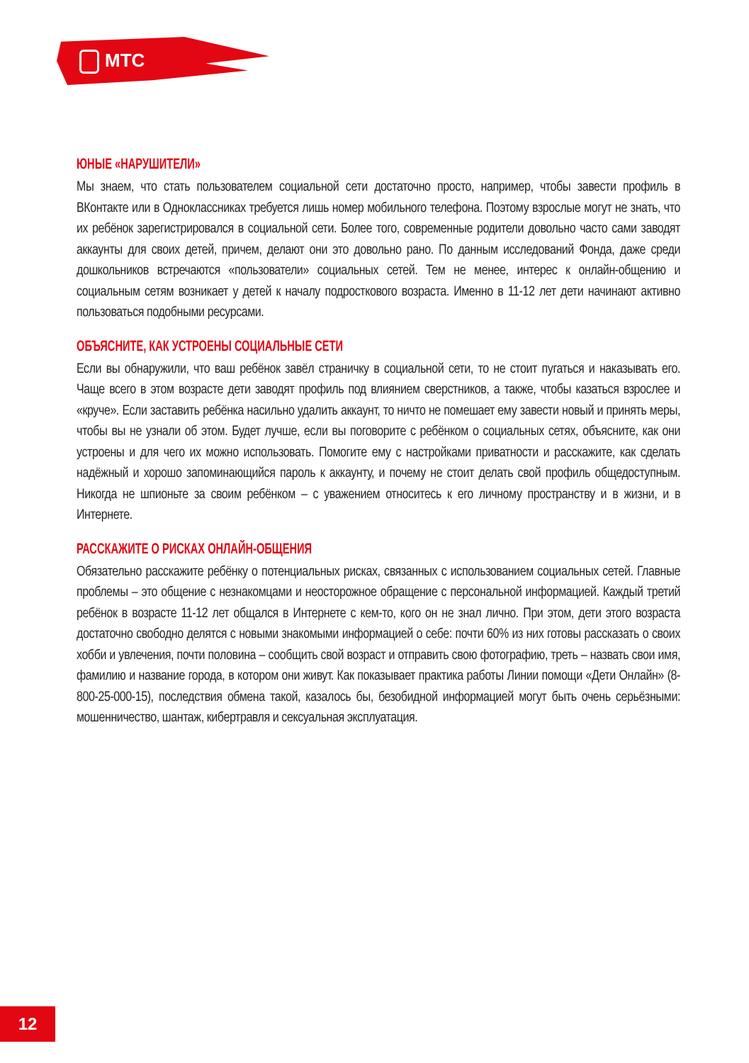МТС
ЮНЫЕ «НАРУШИТЕЛИ»
Мы знаем, что стать пользователем социальной сети достаточно просто, например, чтобы завести профиль в ВКонтакте или в Одноклассниках требуется лишь номер мобильного телефона. Поэтому взрослые могут не знать, что их ребёнок зарегистрировался в социальной сети. Более того, современные родители довольно часто сами заводят аккаунты для своих детей, причем, делают они это довольно рано. По данным исследований Фонда, даже среди дошкольников встречаются «пользователи» социальных сетей. Тем не менее, интерес к онлайн-общению и социальным сетям возникает у детей к началу подросткового возраста. Именно в 11-12 лет дети начинают активно пользоваться подобными ресурсами.
ОБЪЯСНИТЕ, КАК УСТРОЕНЫ СОЦИАЛЬНЫЕ СЕТИ
Если вы обнаружили, что ваш ребёнок завёл страничку в социальной сети, то не стоит пугаться и наказывать его. Чаще всего в этом возрасте дети заводят профиль под влиянием сверстников, а также, чтобы казаться взрослее и «круче». Если заставить ребёнка насильно удалить аккаунт, то ничто не помешает ему завести новый и принять меры, чтобы вы не узнали об этом. Будет лучше, если вы поговорите с ребёнком о социальных сетях, объясните, как они устроены и для чего их можно использовать. Помогите ему с настройками приватности и расскажите, как сделать надёжный и хорошо запоминающийся пароль к аккаунту, и почему не стоит делать свой профиль общедоступным. Никогда не шпионьте за своим ребёнком – с уважением относитесь к его личному пространству и в жизни, и в Интернете.
РАССКАЖИТЕ О РИСКАХ ОНЛАЙН-ОБЩЕНИЯ
Обязательно расскажите ребёнку о потенциальных рисках, связанных с использованием социальных сетей. Главные проблемы – это общение с незнакомцами и неосторожное обращение с персональной информацией. Каждый третий ребёнок в возрасте 11-12 лет общался в Интернете с кем-то, кого он не знал лично. При этом, дети этого возраста достаточно свободно делятся с новыми знакомыми информацией о себе: почти 60% из них готовы рассказать о своих хобби и увлечения, почти половина – сообщить свой возраст и отправить свою фотографию, треть – назвать свои имя, фамилию и название города, в котором они живут. Как показывает практика работы Линии помощи «Дети Онлайн» (8-800-25-000-15), последствия обмена такой, казалось бы, безобидной информацией могут быть очень серьёзными: мошенничество, шантаж, кибертравля и сексуальная эксплуатация.
12